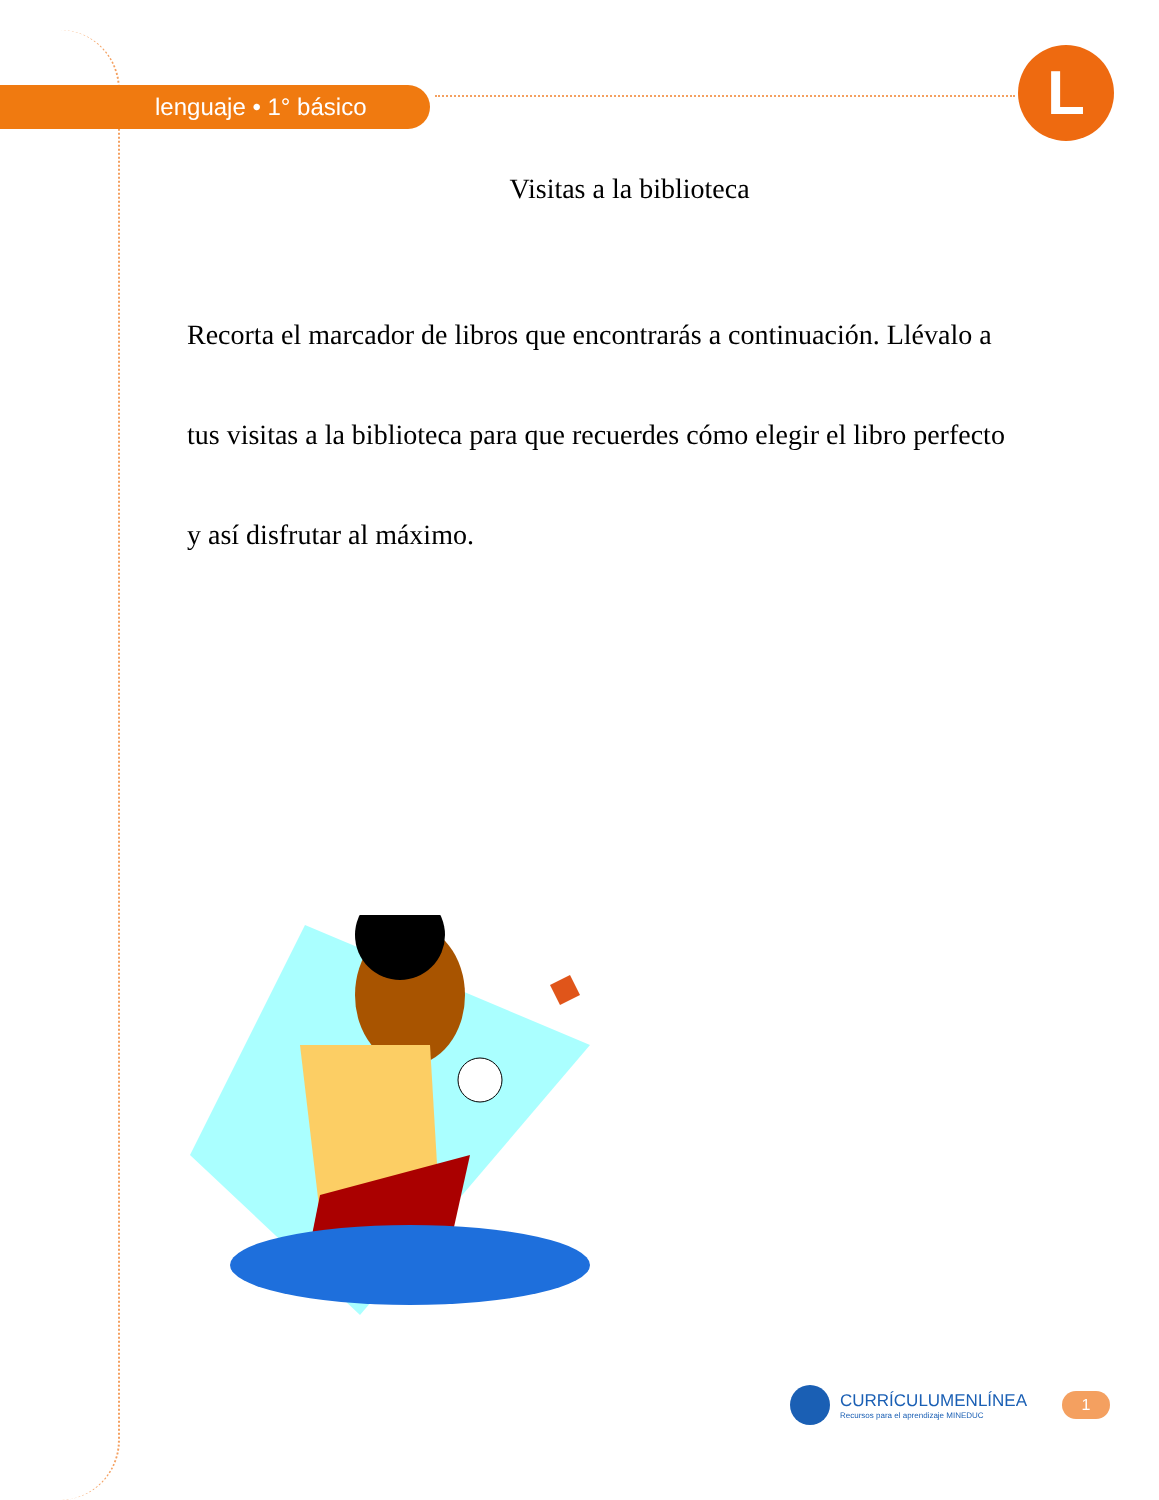L
lenguaje • 1° básico
Visitas a la biblioteca
Recorta el marcador de libros que encontrarás a continuación. Llévalo a tus visitas a la biblioteca para que recuerdes cómo elegir el libro perfecto y así disfrutar al máximo.
CURRÍCULUMENLÍNEA
Recursos para el aprendizaje MINEDUC
1